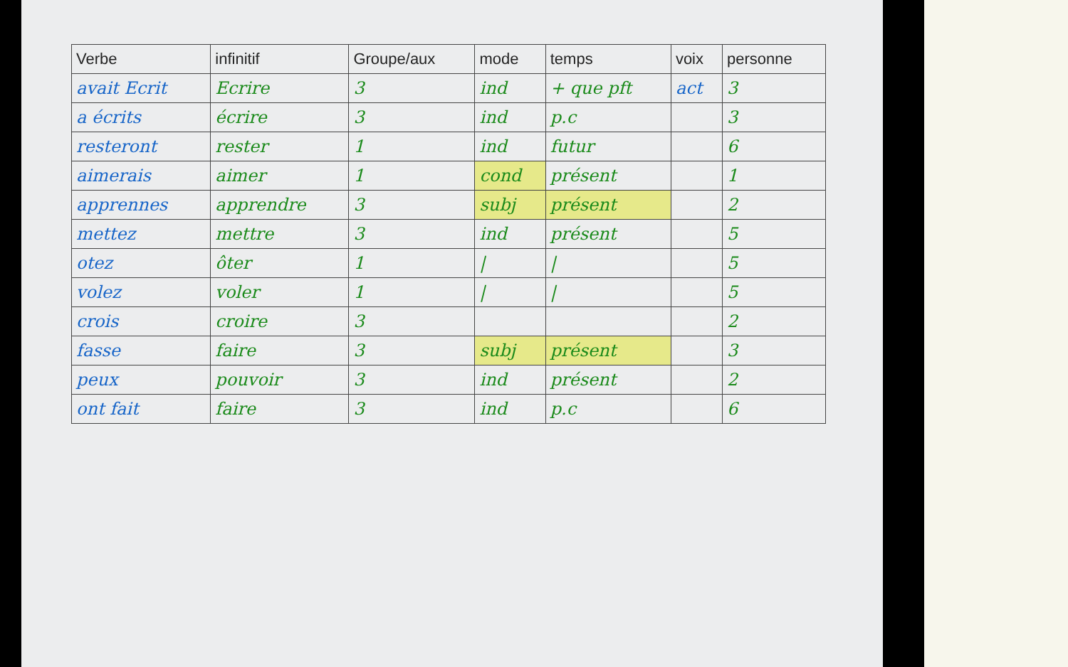| Verbe | infinitif | Groupe/aux | mode | temps | voix | personne |
| --- | --- | --- | --- | --- | --- | --- |
| avait Ecrit | Ecrire | 3 | ind | + que pft | act | 3 |
| a écrits | écrire | 3 | ind | p.c | | 3 |
| resteront | rester | 1 | ind | futur | | 6 |
| aimerais | aimer | 1 | cond | présent | | 1 |
| apprennes | apprendre | 3 | subj | présent | | 2 |
| mettez | mettre | 3 | ind | présent | | 5 |
| otez | ôter | 1 | / | / | | 5 |
| volez | voler | 1 | / | / | | 5 |
| crois | croire | 3 | | | | 2 |
| fasse | faire | 3 | subj | présent | | 3 |
| peux | pouvoir | 3 | ind | présent | | 2 |
| ont fait | faire | 3 | ind | p.c | | 6 |